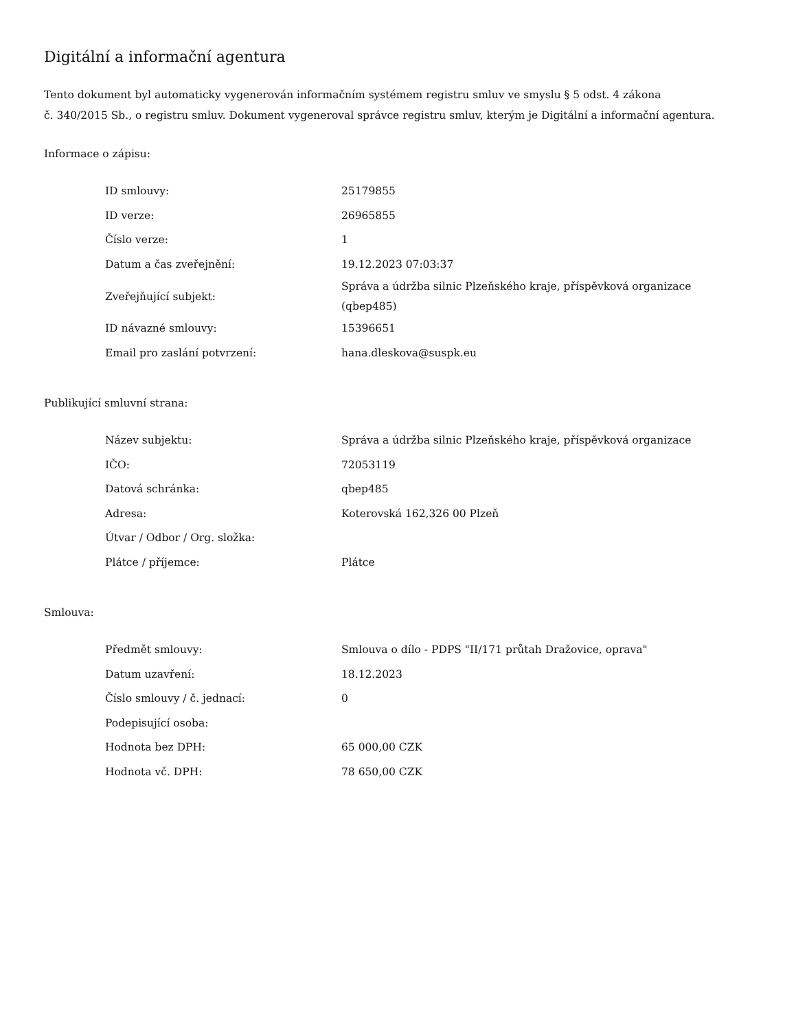Digitální a informační agentura
Tento dokument byl automaticky vygenerován informačním systémem registru smluv ve smyslu § 5 odst. 4 zákona
č. 340/2015 Sb., o registru smluv. Dokument vygeneroval správce registru smluv, kterým je Digitální a informační agentura.
Informace o zápisu:
| ID smlouvy: | 25179855 |
| ID verze: | 26965855 |
| Číslo verze: | 1 |
| Datum a čas zveřejnění: | 19.12.2023 07:03:37 |
| Zveřejňující subjekt: | Správa a údržba silnic Plzeňského kraje, příspěvková organizace (qbep485) |
| ID návazné smlouvy: | 15396651 |
| Email pro zaslání potvrzení: | hana.dleskova@suspk.eu |
Publikující smluvní strana:
| Název subjektu: | Správa a údržba silnic Plzeňského kraje, příspěvková organizace |
| IČO: | 72053119 |
| Datová schránka: | qbep485 |
| Adresa: | Koterovská 162,326 00 Plzeň |
| Útvar / Odbor / Org. složka: | |
| Plátce / příjemce: | Plátce |
Smlouva:
| Předmět smlouvy: | Smlouva o dílo - PDPS "II/171 průtah Dražovice, oprava" |
| Datum uzavření: | 18.12.2023 |
| Číslo smlouvy / č. jednací: | 0 |
| Podepisující osoba: | |
| Hodnota bez DPH: | 65 000,00 CZK |
| Hodnota vč. DPH: | 78 650,00 CZK |